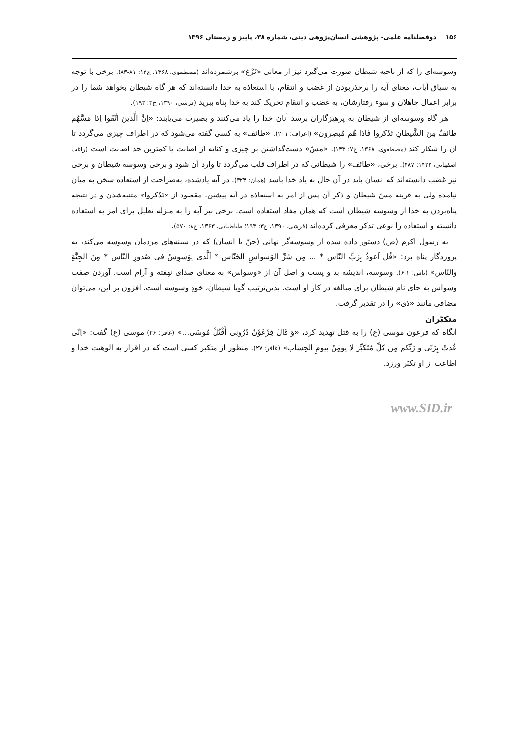۱۵۶ دوفصلنامه علمی- پژوهشی انسان‌پژوهی دینی، شماره ۳۸، پاییز و زمستان ۱۳۹۶
وسوسه‌ای را که از ناحیه شیطان صورت می‌گیرد نیز از معانی «نَزْغ» برشمرده‌اند (مصطفوی، ۱۳۶۸، ج۱۲: ۸۱-۸۳). برخی با توجه به سیاق آیات، معنای آیه را برحذربودن از غضب و انتقام، با استعاذه به خدا دانسته‌اند که هر گاه شیطان بخواهد شما را در برابر اعمال جاهلان و سوء رفتارشان، به غضب و انتقام تحریک کند به خدا پناه ببرید (قرشی، ۱۳۹۰، ج۳: ۱۹۳).
هر گاه وسوسه‌ای از شیطان به پرهیزگاران برسد آنان خدا را یاد می‌کنند و بصیرت می‌یابند: «اِنَّ الَّذینَ اتَّقَوا اِذا مَسَّهُم طائفٌ مِنَ الشَّیطانِ تَذَکروا فَاذا هُم مُبصِرون» (اعراف: ۲۰۱). «طائف» به کسی گفته می‌شود که در اطراف چیزی می‌گردد تا آن را شکار کند (مصطفوی، ۱۳۶۸، ج۷: ۱۴۳). «مسّ» دست‌گذاشتن بر چیزی و کنایه از اصابت یا کمترین حد اصابت است (راغب اصفهانی، ۱۴۲۳: ۴۸۷). برخی، «طائف» را شیطانی که در اطراف قلب می‌گردد تا وارد آن شود و برخی وسوسه شیطان و برخی نیز غضب دانسته‌اند که انسان باید در آن حال به یاد خدا باشد (همان: ۳۲۴). در آیه یادشده، به‌صراحت از استعاذه سخن به میان نیامده ولی به قرینه مسّ شیطان و ذکر آن پس از امر به استعاذه در آیه پیشین، مقصود از «تَذَکروا» متنبه‌شدن و در نتیجه پناه‌بردن به خدا از وسوسه شیطان است که همان مفاد استعاذه است. برخی نیز آیه را به منزله تعلیل برای امر به استعاذه دانسته و استعاذه را نوعی تذکر معرفی کرده‌اند (قرشی، ۱۳۹۰، ج۳: ۱۹۳؛ طباطبایی، ۱۳۶۳، ج۸: ۵۷۰).
به رسول اکرم (ص) دستور داده شده از وسوسه‌گر نهانی (جنّ یا انسان) که در سینه‌های مردمان وسوسه می‌کند، به پروردگار پناه برد: «قُل اَعوذُ بِرَبِّ النّاس * ... مِن شَرِّ الوَسواسِ الخَنّاس * اَلَّذی یوَسوِسُ فی صُدورِ النّاس * مِنَ الجِنَّةِ والنّاس» (ناس: ۱-۶). وسوسه، اندیشه بد و پست و اصل آن از «وسواس» به معنای صدای نهفته و آرام است. آوردن صفت وسواس به جای نام شیطان برای مبالغه در کار او است. بدین‌ترتیب گویا شیطان، خودِ وسوسه است. افزون بر این، می‌توان مضافی مانند «ذی» را در تقدیر گرفت.
متکبّران
آنگاه که فرعون موسی (ع) را به قتل تهدید کرد، «وَ قَالَ فِرْعَوْنُ ذَرُونِی أَقْتُلْ مُوسَی...» (غافر: ۲۶) موسی (ع) گفت: «اِنّی عُذتُ بِرَبّی و رَبِّکم مِن کلِّ مُتَکبِّر لا یؤمِنُ بیومِ الحِساب» (غافر: ۲۷). منظور از متکبر کسی است که در اقرار به الوهیت خدا و اطاعت از او تکبّر ورزد.
www.SID.ir